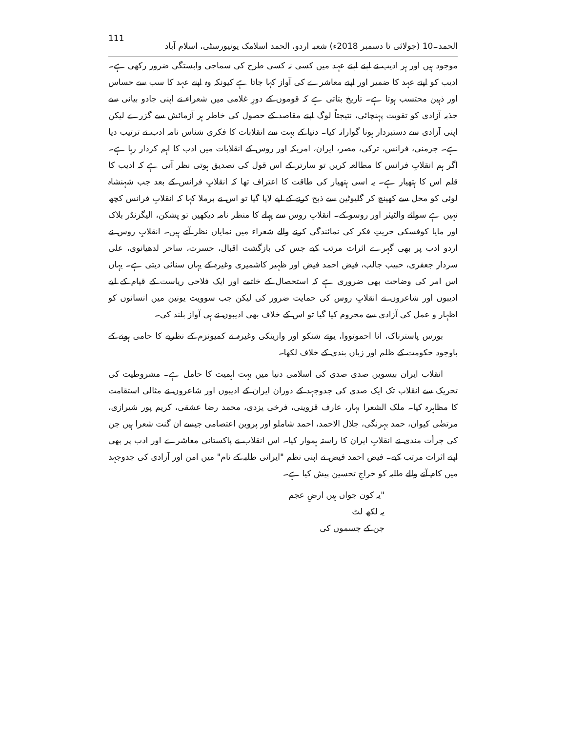الحمد۔10 (جولائی تا دسمبر 2018ء) شعبہ اردو، الحمد اسلامک یونیورسٹی، اسلام آباد 111
موجود ہیں اور ہر ادیب نے اپنے اپنے عہد میں کسی نہ کسی طرح کی سماجی وابستگی ضرور رکھی ہے۔ ادیب کو اپنے عہد کا ضمیر اور اپنے معاشرے کی آواز کہا جاتا ہے کیونکہ وہ اپنے عہد کا سب سے حساس اور ذہین محتسب ہوتا ہے۔ تاریخ بتاتی ہے کہ قوموں کے دورِ غلامی میں شعراء نے اپنی جادو بیانی سے جذبہ آزادی کو تقویت پہنچائی، نتیجتاً لوگ اپنے مقاصد کے حصول کی خاطر ہر آزمائش سے گزرے لیکن اپنی آزادی سے دستبردار ہونا گوارانہ کیا۔ دنیا کے بہت سے انقلابات کا فکری شناس نامہ ادب نے ترتیب دیا ہے۔ جرمنی، فرانس، ترکی، مصر، ایران، امریکہ اور روس کے انقلابات میں ادب کا اہم کردار رہا ہے۔ اگر ہم انقلابِ فرانس کا مطالعہ کریں تو سارتر کے اس قول کی تصدیق ہوتی نظر آتی ہے کہ ادیب کا قلم اس کا ہتھیار ہے۔ یہ اسی ہتھیار کی طاقت کا اعتراف تھا کہ انقلابِ فرانس کے بعد جب شہنشاہ لوئی کو محل سے کھینچ کر گلیوٹین سے ذبح کرنے کے لیے لایا گیا تو اس نے برملا کہا کہ انقلابِ فرانس کچھ نہیں ہے سوائے والٹیئر اور روسو کے۔ انقلابِ روس سے پہلے کا منظر نامہ دیکھیں تو پشکن، الیگزنڈر بلاک اور مایا کوفسکی حریتِ فکر کی نمائندگی کرنے والے شعراء میں نمایاں نظر آتے ہیں۔ انقلابِ روس نے اردو ادب پر بھی گہرے اثرات مرتب کیے جس کی بازگشت اقبال، حسرت، ساحر لدھیانوی، علی سردار جعفری، حبیب جالب، فیض احمد فیض اور ظہیر کاشمیری وغیرہ کے یہاں سنائی دیتی ہے۔ یہاں اس امر کی وضاحت بھی ضروری ہے کہ استحصال کے خاتمے اور ایک فلاحی ریاست کے قیام کے لیے ادیبوں اور شاعروں نے انقلابِ روس کی حمایت ضرور کی لیکن جب سوویت یونین میں انسانوں کو اظہار و عمل کی آزادی سے محروم کیا گیا تو اس کے خلاف بھی ادیبوں نے ہی آواز بلند کی۔
بورس پاسترناک، انا احموتووا، یوتے شنکو اور وازینکی وغیرہ نے کمیونزم کے نظریے کا حامی ہونے کے باوجود حکومت کے ظلم اور زباں بندی کے خلاف لکھا۔
انقلاب ایران بیسویں صدی صدی کی اسلامی دنیا میں بہت اہمیت کا حامل ہے۔ مشروطیت کی تحریک سے انقلاب تک ایک صدی کی جدوجہد کے دوران ایران کے ادیبوں اور شاعروں نے مثالی استقامت کا مظاہرہ کیا۔ ملک الشعرا بہار، عارف قزوینی، فرخی یزدی، محمد رضا عشقی، کریم پور شیرازی، مرتضٰی کیوان، حمد بہرنگی، جلال الاحمد، احمد شاملو اور پروین اعتصامی جیسے ان گنت شعرا ہیں جن کی جرأت مندی نے انقلابِ ایران کا راستہ ہموار کیا۔ اس انقلاب نے پاکستانی معاشرے اور ادب پر بھی اپنے اثرات مرتب کیے۔ فیض احمد فیض نے اپنی نظم "ایرانی طلبہ کے نام" میں امن اور آزادی کی جدوجہد میں کام آنے والے طلبہ کو خراجِ تحسین پیش کیا ہے۔
"یہ کون جواں ہیں ارضِ عجم
یہ لکھ لٹ
جن کے جسموں کی